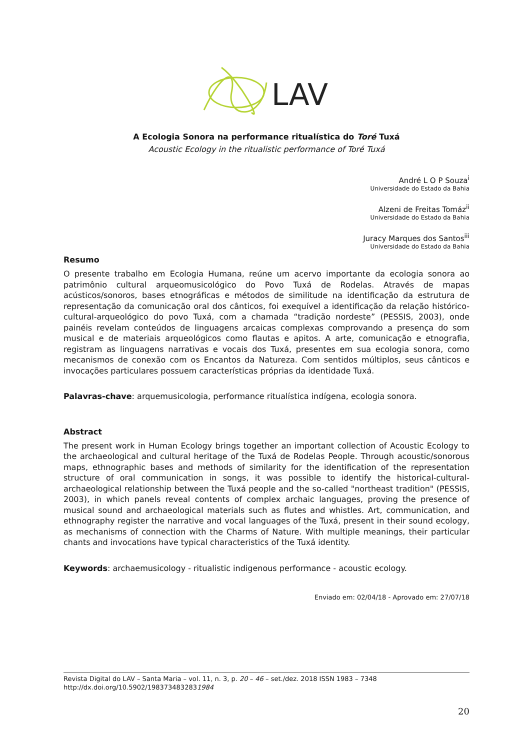LAV
A Ecologia Sonora na performance ritualística do Toré Tuxá
Acoustic Ecology in the ritualistic performance of Toré Tuxá
André L O P Souza<sup>i</sup>
Universidade do Estado da Bahia
Alzeni de Freitas Tomáz<sup>ii</sup>
Universidade do Estado da Bahia
Juracy Marques dos Santos<sup>iii</sup>
Universidade do Estado da Bahia
Resumo
O presente trabalho em Ecologia Humana, reúne um acervo importante da ecologia sonora ao patrimônio cultural arqueomusicológico do Povo Tuxá de Rodelas. Através de mapas acústicos/sonoros, bases etnográficas e métodos de similitude na identificação da estrutura de representação da comunicação oral dos cânticos, foi exequível a identificação da relação histórico-cultural-arqueológico do povo Tuxá, com a chamada “tradição nordeste” (PESSIS, 2003), onde painéis revelam conteúdos de linguagens arcaicas complexas comprovando a presença do som musical e de materiais arqueológicos como flautas e apitos. A arte, comunicação e etnografia, registram as linguagens narrativas e vocais dos Tuxá, presentes em sua ecologia sonora, como mecanismos de conexão com os Encantos da Natureza. Com sentidos múltiplos, seus cânticos e invocações particulares possuem características próprias da identidade Tuxá.
Palavras-chave: arquemusicologia, performance ritualística indígena, ecologia sonora.
Abstract
The present work in Human Ecology brings together an important collection of Acoustic Ecology to the archaeological and cultural heritage of the Tuxá de Rodelas People. Through acoustic/sonorous maps, ethnographic bases and methods of similarity for the identification of the representation structure of oral communication in songs, it was possible to identify the historical-cultural-archaeological relationship between the Tuxá people and the so-called "northeast tradition" (PESSIS, 2003), in which panels reveal contents of complex archaic languages, proving the presence of musical sound and archaeological materials such as flutes and whistles. Art, communication, and ethnography register the narrative and vocal languages of the Tuxá, present in their sound ecology, as mechanisms of connection with the Charms of Nature. With multiple meanings, their particular chants and invocations have typical characteristics of the Tuxá identity.
Keywords: archaemusicology - ritualistic indigenous performance - acoustic ecology.
Enviado em: 02/04/18 - Aprovado em: 27/07/18
Revista Digital do LAV – Santa Maria – vol. 11, n. 3, p. 20 – 46 – set./dez. 2018 ISSN 1983 – 7348
http://dx.doi.org/10.5902/1983734832831984
20